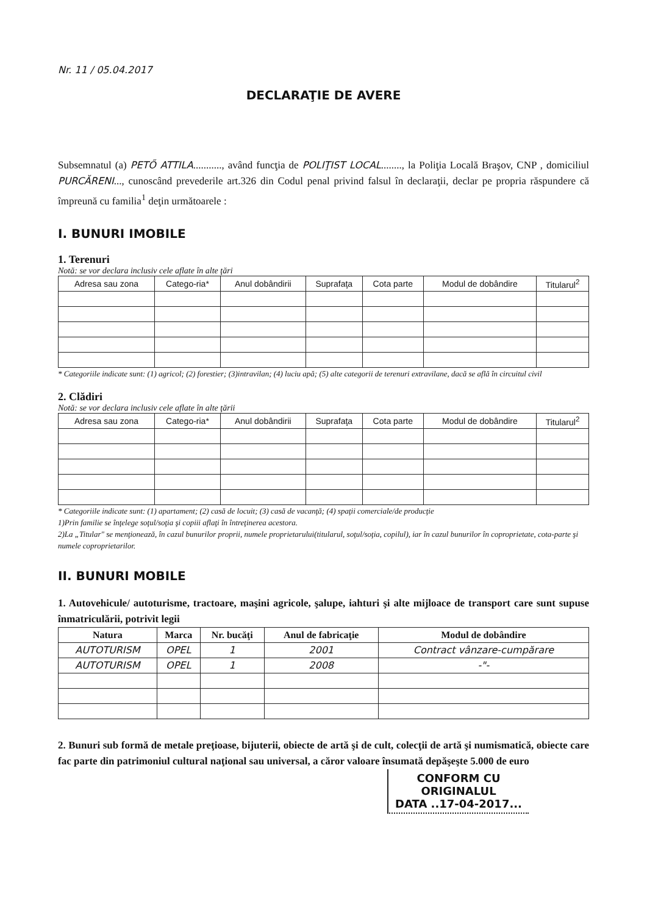Nr. 11 / 05.04.2017
DECLARAŢIE DE AVERE
Subsemnatul (a) PETŐ ATTILA..........., având funcţia de POLIŢIST LOCAL........, la Poliţia Locală Braşov, CNP , domiciliul PURCĂRENI..., cunoscând prevederile art.326 din Codul penal privind falsul în declaraţii, declar pe propria răspundere că împreună cu familia<sup>1</sup> deţin următoarele :
I. BUNURI IMOBILE
1. Terenuri
Notă: se vor declara inclusiv cele aflate în alte ţări
| Adresa sau zona | Catego-ria* | Anul dobândirii | Suprafaţa | Cota parte | Modul de dobândire | Titularul<sup>2</sup> |
| --- | --- | --- | --- | --- | --- | --- |
* Categoriile indicate sunt: (1) agricol; (2) forestier; (3)intravilan; (4) luciu apă; (5) alte categorii de terenuri extravilane, dacă se află în circuitul civil
2. Clădiri
Notă: se vor declara inclusiv cele aflate în alte ţării
| Adresa sau zona | Catego-ria* | Anul dobândirii | Suprafaţa | Cota parte | Modul de dobândire | Titularul<sup>2</sup> |
| --- | --- | --- | --- | --- | --- | --- |
* Categoriile indicate sunt: (1) apartament; (2) casă de locuit; (3) casă de vacanţă; (4) spaţii comerciale/de producţie
1)Prin familie se înţelege soţul/soţia şi copiii aflaţi în întreţinerea acestora.
2)La „Titular" se menţionează, în cazul bunurilor proprii, numele proprietarului(titularul, soţul/soţia, copilul), iar în cazul bunurilor în coproprietate, cota-parte şi numele coproprietarilor.
II. BUNURI MOBILE
1. Autovehicule/ autoturisme, tractoare, maşini agricole, şalupe, iahturi şi alte mijloace de transport care sunt supuse înmatriculării, potrivit legii
| Natura | Marca | Nr. bucăţi | Anul de fabricaţie | Modul de dobândire |
| --- | --- | --- | --- | --- |
| AUTOTURISM | OPEL | 1 | 2001 | Contract vânzare-cumpărare |
| AUTOTURISM | OPEL | 1 | 2008 | -"- |
2. Bunuri sub formă de metale preţioase, bijuterii, obiecte de artă şi de cult, colecţii de artă şi numismatică, obiecte care fac parte din patrimoniul cultural naţional sau universal, a căror valoare însumată depăşeşte 5.000 de euro
CONFORM CU
ORIGINALUL
DATA ..17-04-2017...